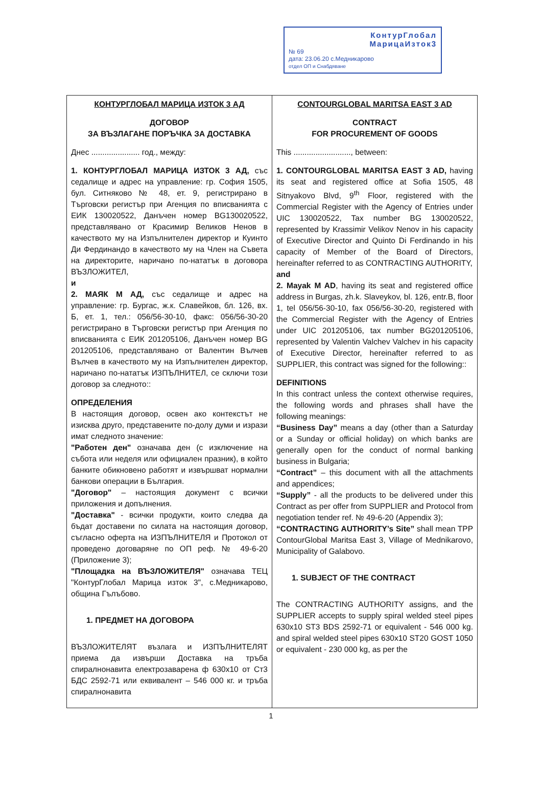КонтурГлобал
МарицаИзток3
№ 69
дата: 23.06.20 с.Медникарово
отдел ОП и Снабдяване
| КОНТУРГЛОБАЛ МАРИЦА ИЗТОК 3 АД ДОГОВОР ЗА ВЪЗЛАГАНЕ ПОРЪЧКА ЗА ДОСТАВКА Днес ...................... год., между: 1. КОНТУРГЛОБАЛ МАРИЦА ИЗТОК 3 АД, със седалище и адрес на управление: гр. София 1505, бул. Ситняково № 48, ет. 9, регистрирано в Търговски регистър при Агенция по вписванията с ЕИК 130020522, Данъчен номер BG130020522, представлявано от Красимир Великов Ненов в качеството му на Изпълнителен директор и Куинто Ди Фердинандо в качеството му на Член на Съвета на директорите, наричано по-нататък в договора ВЪЗЛОЖИТЕЛ, и 2. МАЯК М АД, със седалище и адрес на управление: гр. Бургас, ж.к. Славейков, бл. 126, вх. Б, ет. 1, тел.: 056/56-30-10, факс: 056/56-30-20 регистрирано в Търговски регистър при Агенция по вписванията с ЕИК 201205106, Данъчен номер BG 201205106, представлявано от Валентин Вълчев Вълчев в качеството му на Изпълнителен директор, наричано по-нататък ИЗПЪЛНИТЕЛ, се сключи този договор за следното:: ОПРЕДЕЛЕНИЯ В настоящия договор, освен ако контекстът не изисква друго, представените по-долу думи и изрази имат следното значение: "Работен ден" означава ден (с изключение на събота или неделя или официален празник), в който банките обикновено работят и извършват нормални банкови операции в България. "Договор" – настоящия документ с всички приложения и допълнения. "Доставка" - всички продукти, които следва да бъдат доставени по силата на настоящия договор, съгласно оферта на ИЗПЪЛНИТЕЛЯ и Протокол от проведено договаряне по ОП реф. № 49-6-20 (Приложение 3); "Площадка на ВЪЗЛОЖИТЕЛЯ" означава ТЕЦ "КонтурГлобал Марица изток 3", с.Медникарово, община Гълъбово. 1. ПРЕДМЕТ НА ДОГОВОРА ВЪЗЛОЖИТЕЛЯТ възлага и ИЗПЪЛНИТЕЛЯТ приема да извърши Доставка на тръба спиралнонавита електрозаварена ф 630х10 от Ст3 БДС 2592-71 или еквивалент – 546 000 кг. и тръба спиралнонавита | CONTOURGLOBAL MARITSA EAST 3 AD CONTRACT FOR PROCUREMENT OF GOODS This .........................., between: 1. CONTOURGLOBAL MARITSA EAST 3 AD, having its seat and registered office at Sofia 1505, 48 Sitnyakovo Blvd, 9<sup>th</sup> Floor, registered with the Commercial Register with the Agency of Entries under UIC 130020522, Tax number BG 130020522, represented by Krassimir Velikov Nenov in his capacity of Executive Director and Quinto Di Ferdinando in his capacity of Member of the Board of Directors, hereinafter referred to as CONTRACTING AUTHORITY, and 2. Mayak M AD , having its seat and registered office address in Burgas, zh.k. Slaveykov, bl. 126, entr.B, floor 1, tel 056/56-30-10, fax 056/56-30-20, registered with the Commercial Register with the Agency of Entries under UIC 201205106, tax number BG201205106, represented by Valentin Valchev Valchev in his capacity of Executive Director, hereinafter referred to as SUPPLIER, this contract was signed for the following:: DEFINITIONS In this contract unless the context otherwise requires, the following words and phrases shall have the following meanings: “Business Day” means a day (other than a Saturday or a Sunday or official holiday) on which banks are generally open for the conduct of normal banking business in Bulgaria; “Contract” – this document with all the attachments and appendices; “Supply” - all the products to be delivered under this Contract as per offer from SUPPLIER and Protocol from negotiation tender ref. № 49-6-20 (Appendix 3); “CONTRACTING AUTHORITY’s Site” shall mean TPP ContourGlobal Maritsa East 3, Village of Mednikarovo, Municipality of Galabovo. 1. SUBJECT OF THE CONTRACT The CONTRACTING AUTHORITY assigns, and the SUPPLIER accepts to supply spiral welded steel pipes 630x10 ST3 BDS 2592-71 or equivalent - 546 000 kg. and spiral welded steel pipes 630x10 ST20 GOST 1050 or equivalent - 230 000 kg, as per the |
1